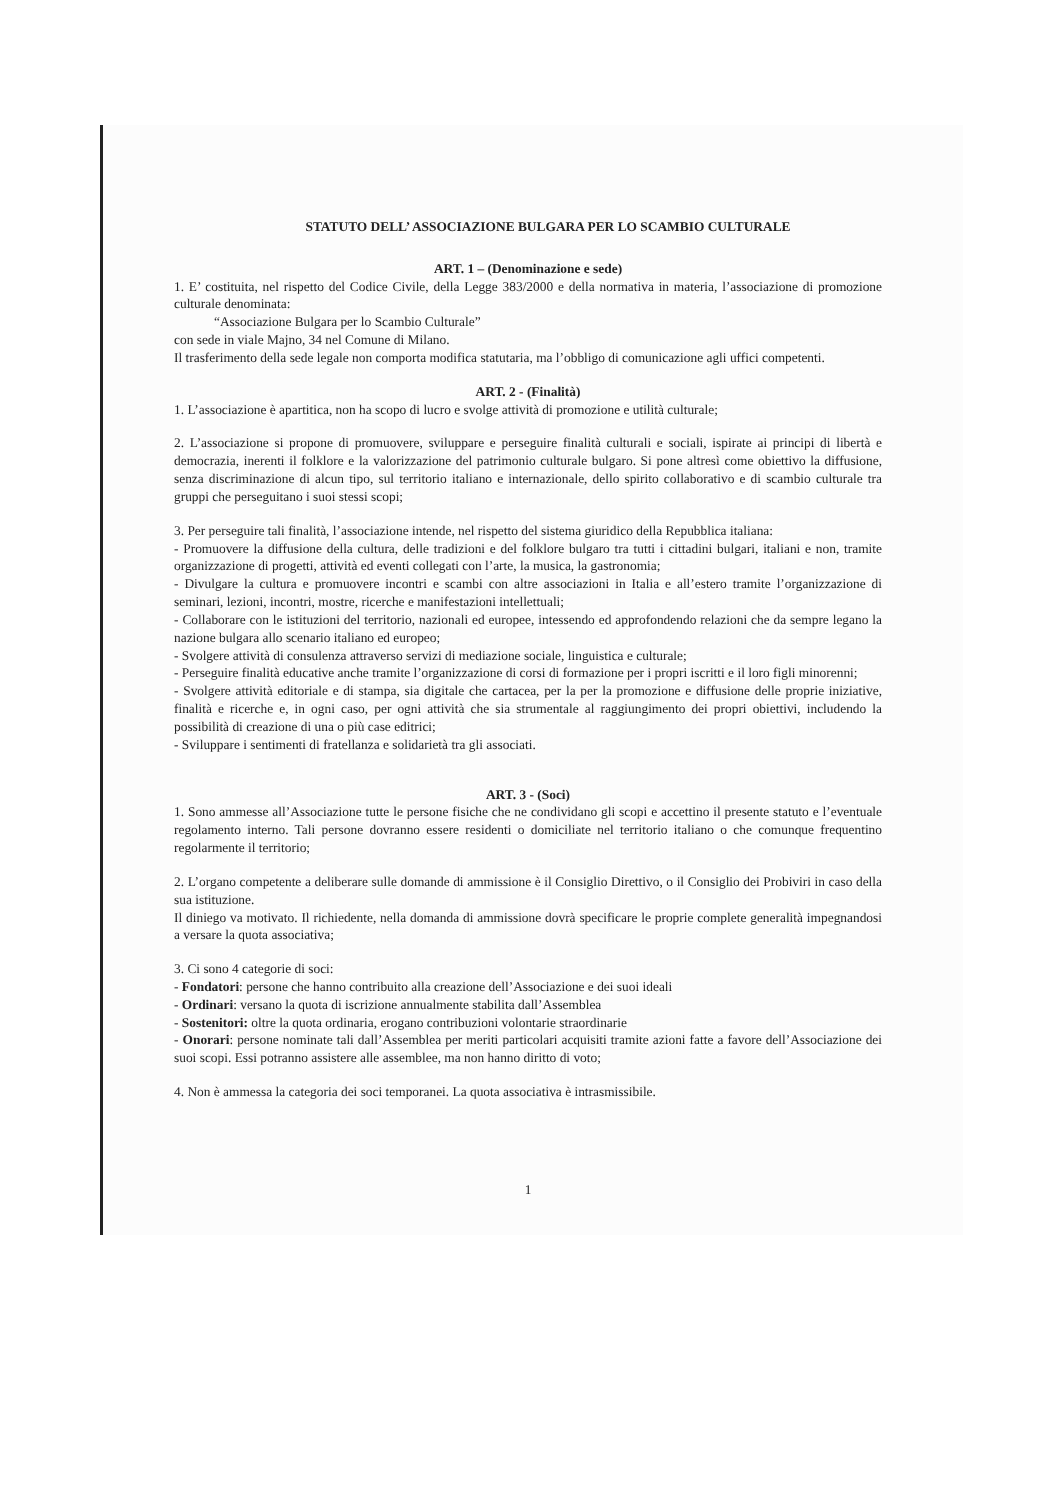STATUTO DELL’ ASSOCIAZIONE BULGARA PER LO SCAMBIO CULTURALE
ART. 1 – (Denominazione e sede)
1. E’ costituita, nel rispetto del Codice Civile, della Legge 383/2000 e della normativa in materia, l’associazione di promozione culturale denominata:
“Associazione Bulgara per lo Scambio Culturale”
con sede in viale Majno, 34 nel Comune di Milano.
Il trasferimento della sede legale non comporta modifica statutaria, ma l’obbligo di comunicazione agli uffici competenti.
ART. 2 - (Finalità)
1. L’associazione è apartitica, non ha scopo di lucro e svolge attività di promozione e utilità culturale;
2. L’associazione si propone di promuovere, sviluppare e perseguire finalità culturali e sociali, ispirate ai principi di libertà e democrazia, inerenti il folklore e la valorizzazione del patrimonio culturale bulgaro. Si pone altresì come obiettivo la diffusione, senza discriminazione di alcun tipo, sul territorio italiano e internazionale, dello spirito collaborativo e di scambio culturale tra gruppi che perseguitano i suoi stessi scopi;
3. Per perseguire tali finalità, l’associazione intende, nel rispetto del sistema giuridico della Repubblica italiana:
- Promuovere la diffusione della cultura, delle tradizioni e del folklore bulgaro tra tutti i cittadini bulgari, italiani e non, tramite organizzazione di progetti, attività ed eventi collegati con l’arte, la musica, la gastronomia;
- Divulgare la cultura e promuovere incontri e scambi con altre associazioni in Italia e all’estero tramite l’organizzazione di seminari, lezioni, incontri, mostre, ricerche e manifestazioni intellettuali;
- Collaborare con le istituzioni del territorio, nazionali ed europee, intessendo ed approfondendo relazioni che da sempre legano la nazione bulgara allo scenario italiano ed europeo;
- Svolgere attività di consulenza attraverso servizi di mediazione sociale, linguistica e culturale;
- Perseguire finalità educative anche tramite l’organizzazione di corsi di formazione per i propri iscritti e il loro figli minorenni;
- Svolgere attività editoriale e di stampa, sia digitale che cartacea, per la per la promozione e diffusione delle proprie iniziative, finalità e ricerche e, in ogni caso, per ogni attività che sia strumentale al raggiungimento dei propri obiettivi, includendo la possibilità di creazione di una o più case editrici;
- Sviluppare i sentimenti di fratellanza e solidarietà tra gli associati.
ART. 3 - (Soci)
1. Sono ammesse all’Associazione tutte le persone fisiche che ne condividano gli scopi e accettino il presente statuto e l’eventuale regolamento interno. Tali persone dovranno essere residenti o domiciliate nel territorio italiano o che comunque frequentino regolarmente il territorio;
2. L’organo competente a deliberare sulle domande di ammissione è il Consiglio Direttivo, o il Consiglio dei Probiviri in caso della sua istituzione.
Il diniego va motivato. Il richiedente, nella domanda di ammissione dovrà specificare le proprie complete generalità impegnandosi a versare la quota associativa;
3. Ci sono 4 categorie di soci:
- Fondatori: persone che hanno contribuito alla creazione dell’Associazione e dei suoi ideali
- Ordinari: versano la quota di iscrizione annualmente stabilita dall’Assemblea
- Sostenitori: oltre la quota ordinaria, erogano contribuzioni volontarie straordinarie
- Onorari: persone nominate tali dall’Assemblea per meriti particolari acquisiti tramite azioni fatte a favore dell’Associazione dei suoi scopi. Essi potranno assistere alle assemblee, ma non hanno diritto di voto;
4. Non è ammessa la categoria dei soci temporanei. La quota associativa è intrasmissibile.
1